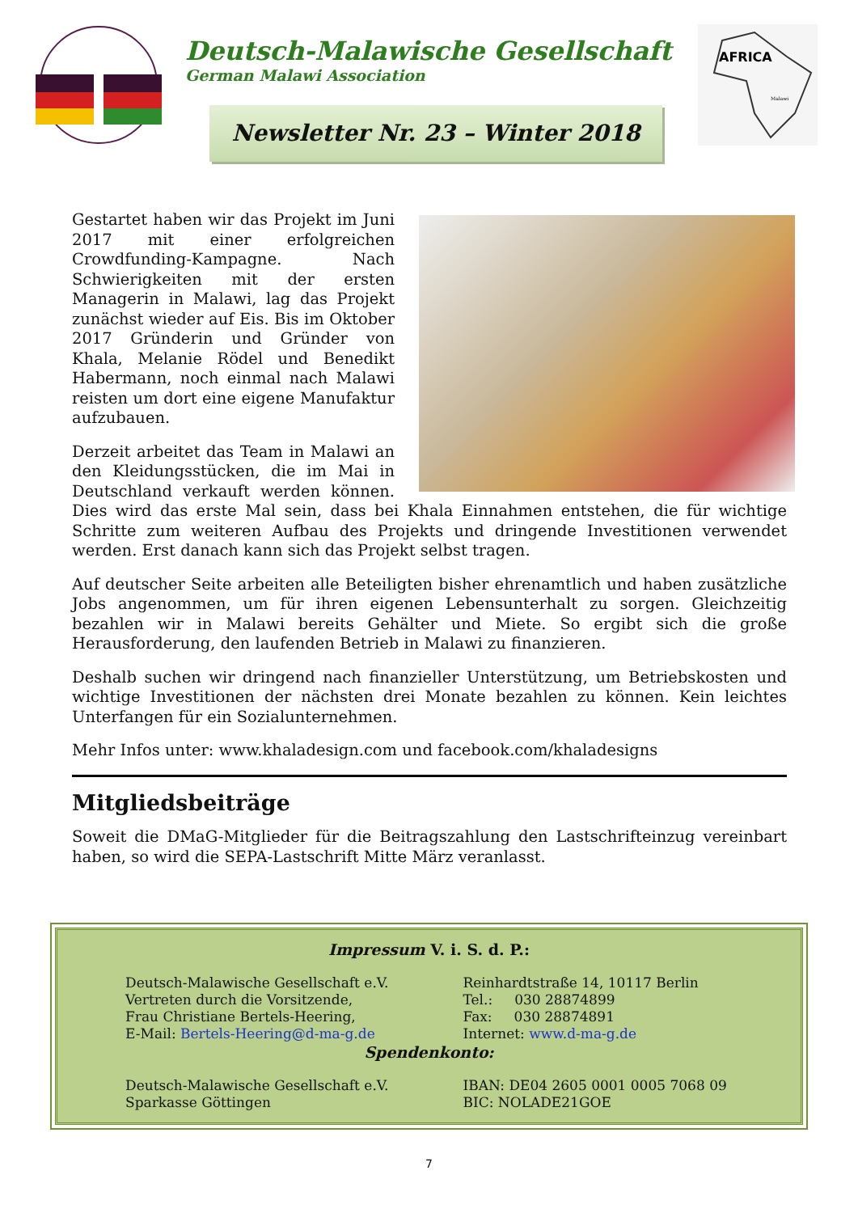Deutsch-Malawische Gesellschaft
German Malawi Association
Newsletter Nr. 23 – Winter 2018
AFRICA
Malawi
Gestartet haben wir das Projekt im Juni 2017 mit einer erfolgreichen Crowdfunding-Kampagne. Nach Schwierigkeiten mit der ersten Managerin in Malawi, lag das Projekt zunächst wieder auf Eis. Bis im Oktober 2017 Gründerin und Gründer von Khala, Melanie Rödel und Benedikt Habermann, noch einmal nach Malawi reisten um dort eine eigene Manufaktur aufzubauen.
Derzeit arbeitet das Team in Malawi an den Kleidungsstücken, die im Mai in Deutschland verkauft werden können. Dies wird das erste Mal sein, dass bei Khala Einnahmen entstehen, die für wichtige Schritte zum weiteren Aufbau des Projekts und dringende Investitionen verwendet werden. Erst danach kann sich das Projekt selbst tragen.
Auf deutscher Seite arbeiten alle Beteiligten bisher ehrenamtlich und haben zusätzliche Jobs angenommen, um für ihren eigenen Lebensunterhalt zu sorgen. Gleichzeitig bezahlen wir in Malawi bereits Gehälter und Miete. So ergibt sich die große Herausforderung, den laufenden Betrieb in Malawi zu finanzieren.
Deshalb suchen wir dringend nach finanzieller Unterstützung, um Betriebskosten und wichtige Investitionen der nächsten drei Monate bezahlen zu können. Kein leichtes Unterfangen für ein Sozialunternehmen.
Mehr Infos unter: www.khaladesign.com und facebook.com/khaladesigns
Mitgliedsbeiträge
Soweit die DMaG-Mitglieder für die Beitragszahlung den Lastschrifteinzug vereinbart haben, so wird die SEPA-Lastschrift Mitte März veranlasst.
Impressum V. i. S. d. P.:
Deutsch-Malawische Gesellschaft e.V.
Vertreten durch die Vorsitzende,
Frau Christiane Bertels-Heering,
E-Mail: Bertels-Heering@d-ma-g.de
Reinhardtstraße 14, 10117 Berlin
Tel.: 030 28874899
Fax: 030 28874891
Internet: www.d-ma-g.de
Spendenkonto:
Deutsch-Malawische Gesellschaft e.V.
Sparkasse Göttingen
IBAN: DE04 2605 0001 0005 7068 09
BIC: NOLADE21GOE
7